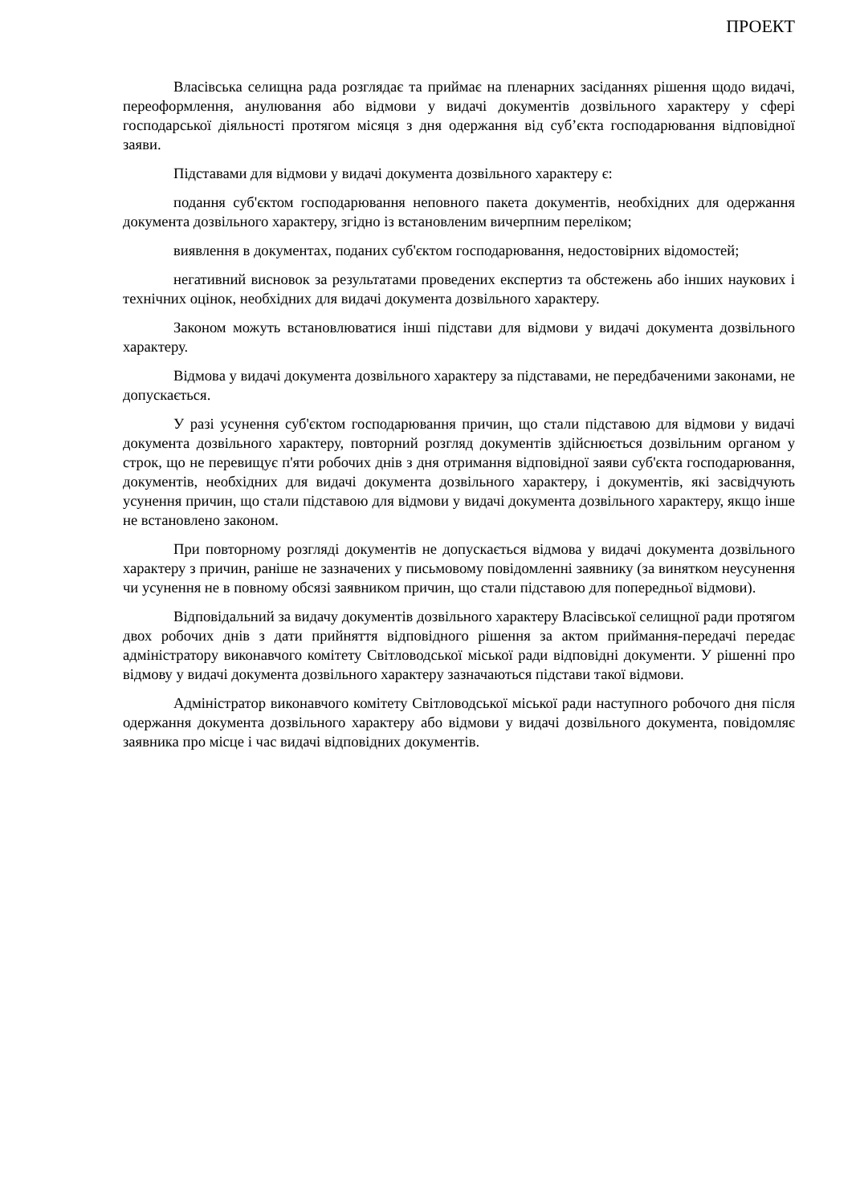ПРОЕКТ
Власівська селищна рада розглядає та приймає на пленарних засіданнях рішення щодо видачі, переоформлення, анулювання або відмови у видачі документів дозвільного характеру у сфері господарської діяльності протягом місяця з дня одержання від суб’єкта господарювання відповідної заяви.
Підставами для відмови у видачі документа дозвільного характеру є:
подання суб'єктом господарювання неповного пакета документів, необхідних для одержання документа дозвільного характеру, згідно із встановленим вичерпним переліком;
виявлення в документах, поданих суб'єктом господарювання, недостовірних відомостей;
негативний висновок за результатами проведених експертиз та обстежень або інших наукових і технічних оцінок, необхідних для видачі документа дозвільного характеру.
Законом можуть встановлюватися інші підстави для відмови у видачі документа дозвільного характеру.
Відмова у видачі документа дозвільного характеру за підставами, не передбаченими законами, не допускається.
У разі усунення суб'єктом господарювання причин, що стали підставою для відмови у видачі документа дозвільного характеру, повторний розгляд документів здійснюється дозвільним органом у строк, що не перевищує п'яти робочих днів з дня отримання відповідної заяви суб'єкта господарювання, документів, необхідних для видачі документа дозвільного характеру, і документів, які засвідчують усунення причин, що стали підставою для відмови у видачі документа дозвільного характеру, якщо інше не встановлено законом.
При повторному розгляді документів не допускається відмова у видачі документа дозвільного характеру з причин, раніше не зазначених у письмовому повідомленні заявнику (за винятком неусунення чи усунення не в повному обсязі заявником причин, що стали підставою для попередньої відмови).
Відповідальний за видачу документів дозвільного характеру Власівської селищної ради протягом двох робочих днів з дати прийняття відповідного рішення за актом приймання-передачі передає адміністратору виконавчого комітету Світловодської міської ради відповідні документи. У рішенні про відмову у видачі документа дозвільного характеру зазначаються підстави такої відмови.
Адміністратор виконавчого комітету Світловодської міської ради наступного робочого дня після одержання документа дозвільного характеру або відмови у видачі дозвільного документа, повідомляє заявника про місце і час видачі відповідних документів.